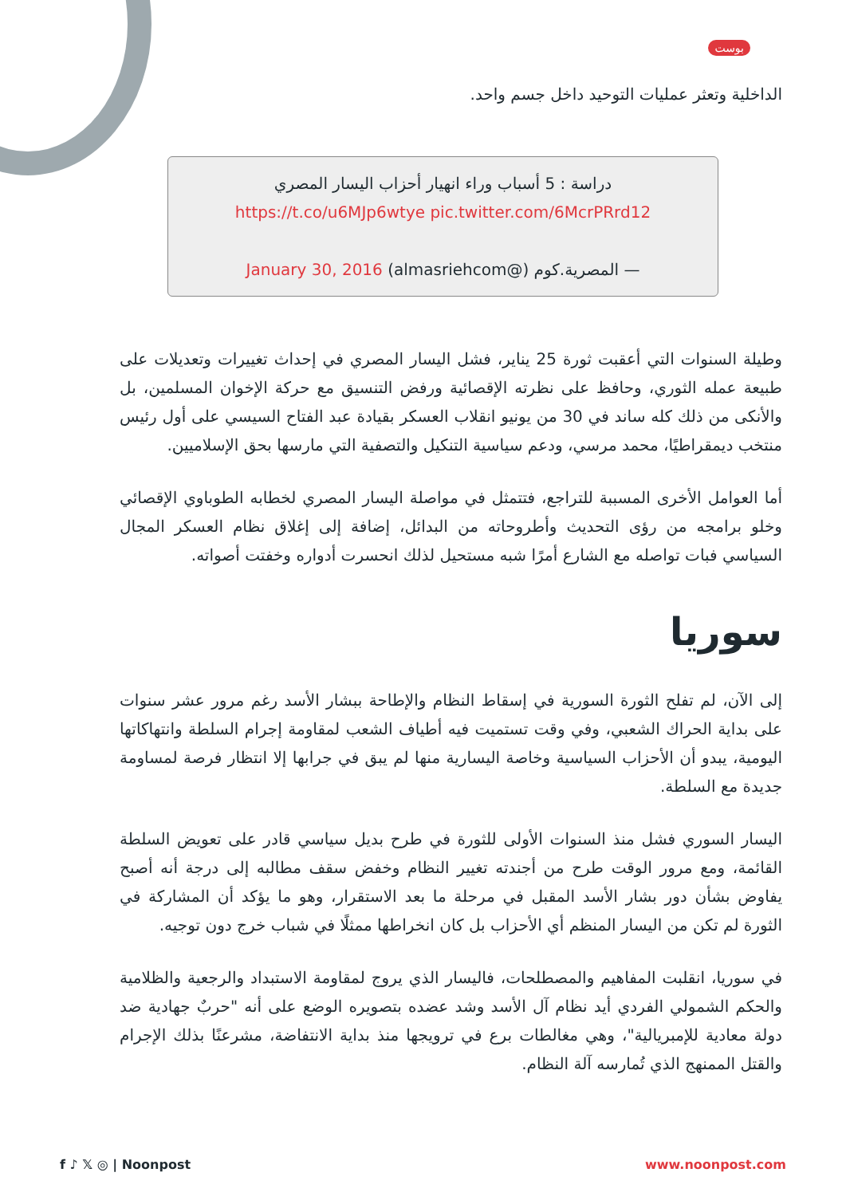بوست
الداخلية وتعثر عمليات التوحيد داخل جسم واحد.
دراسة : 5 أسباب وراء انهيار أحزاب اليسار المصري
https://t.co/u6MJp6wtye pic.twitter.com/6McrPRrd12
— المصرية.كوم (@almasriehcom) January 30, 2016
وطيلة السنوات التي أعقبت ثورة 25 يناير، فشل اليسار المصري في إحداث تغييرات وتعديلات على طبيعة عمله الثوري، وحافظ على نظرته الإقصائية ورفض التنسيق مع حركة الإخوان المسلمين، بل والأنكى من ذلك كله ساند في 30 من يونيو انقلاب العسكر بقيادة عبد الفتاح السيسي على أول رئيس منتخب ديمقراطيًا، محمد مرسي، ودعم سياسية التنكيل والتصفية التي مارسها بحق الإسلاميين.
أما العوامل الأخرى المسببة للتراجع، فتتمثل في مواصلة اليسار المصري لخطابه الطوباوي الإقصائي وخلو برامجه من رؤى التحديث وأطروحاته من البدائل، إضافة إلى إغلاق نظام العسكر المجال السياسي فبات تواصله مع الشارع أمرًا شبه مستحيل لذلك انحسرت أدواره وخفتت أصواته.
سوريا
إلى الآن، لم تفلح الثورة السورية في إسقاط النظام والإطاحة ببشار الأسد رغم مرور عشر سنوات على بداية الحراك الشعبي، وفي وقت تستميت فيه أطياف الشعب لمقاومة إجرام السلطة وانتهاكاتها اليومية، يبدو أن الأحزاب السياسية وخاصة اليسارية منها لم يبق في جرابها إلا انتظار فرصة لمساومة جديدة مع السلطة.
اليسار السوري فشل منذ السنوات الأولى للثورة في طرح بديل سياسي قادر على تعويض السلطة القائمة، ومع مرور الوقت طرح من أجندته تغيير النظام وخفض سقف مطالبه إلى درجة أنه أصبح يفاوض بشأن دور بشار الأسد المقبل في مرحلة ما بعد الاستقرار، وهو ما يؤكد أن المشاركة في الثورة لم تكن من اليسار المنظم أي الأحزاب بل كان انخراطها ممثلًا في شباب خرج دون توجيه.
في سوريا، انقلبت المفاهيم والمصطلحات، فاليسار الذي يروج لمقاومة الاستبداد والرجعية والظلامية والحكم الشمولي الفردي أيد نظام آل الأسد وشد عضده بتصويره الوضع على أنه "حربٌ جهادية ضد دولة معادية للإمبريالية"، وهي مغالطات برع في ترويجها منذ بداية الانتفاضة، مشرعنًا بذلك الإجرام والقتل الممنهج الذي تُمارسه آلة النظام.
f ♪ 𝕏 ◎ | Noonpost www.noonpost.com